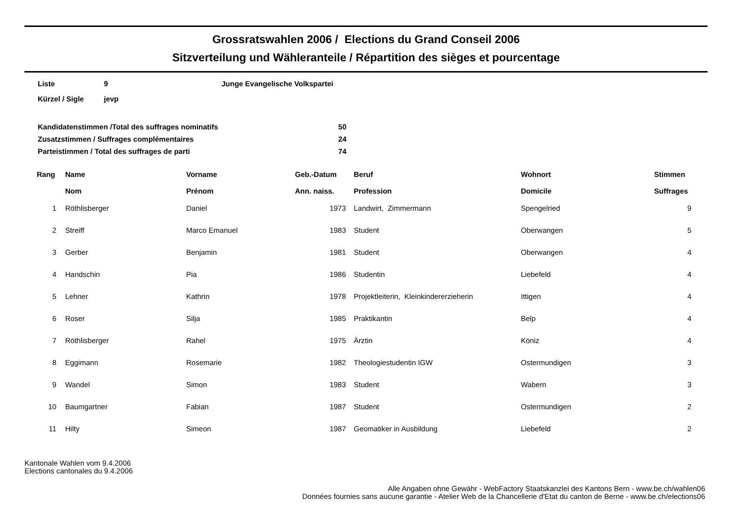Grossratswahlen 2006 / Elections du Grand Conseil 2006
Sitzverteilung und Wähleranteile / Répartition des sièges et pourcentage
| Liste | 9 | Junge Evangelische Volkspartei |
| Kürzel / Sigle | jevp | |
| Kandidatenstimmen /Total des suffrages nominatifs | 50 |
| Zusatzstimmen / Suffrages complémentaires | 24 |
| Parteistimmen / Total des suffrages de parti | 74 |
| Rang | Name Nom | Vorname Prénom | Geb.-Datum Ann. naiss. | Beruf Profession | Wohnort Domicile | Stimmen Suffrages |
| --- | --- | --- | --- | --- | --- | --- |
| 1 | Röthlisberger | Daniel | 1973 | Landwirt, Zimmermann | Spengelried | 9 |
| 2 | Streiff | Marco Emanuel | 1983 | Student | Oberwangen | 5 |
| 3 | Gerber | Benjamin | 1981 | Student | Oberwangen | 4 |
| 4 | Handschin | Pia | 1986 | Studentin | Liebefeld | 4 |
| 5 | Lehner | Kathrin | 1978 | Projektleiterin, Kleinkindererzieherin | Ittigen | 4 |
| 6 | Roser | Silja | 1985 | Praktikantin | Belp | 4 |
| 7 | Röthlisberger | Rahel | 1975 | Ärztin | Köniz | 4 |
| 8 | Eggimann | Rosemarie | 1982 | Theologiestudentin IGW | Ostermundigen | 3 |
| 9 | Wandel | Simon | 1983 | Student | Wabern | 3 |
| 10 | Baumgartner | Fabian | 1987 | Student | Ostermundigen | 2 |
| 11 | Hilty | Simeon | 1987 | Geomatiker in Ausbildung | Liebefeld | 2 |
Kantonale Wahlen vom 9.4.2006
Elections cantonales du 9.4.2006
Alle Angaben ohne Gewähr - WebFactory Staatskanzlei des Kantons Bern - www.be.ch/wahlen06
Données fournies sans aucune garantie - Atelier Web de la Chancellerie d'Etat du canton de Berne - www.be.ch/elections06